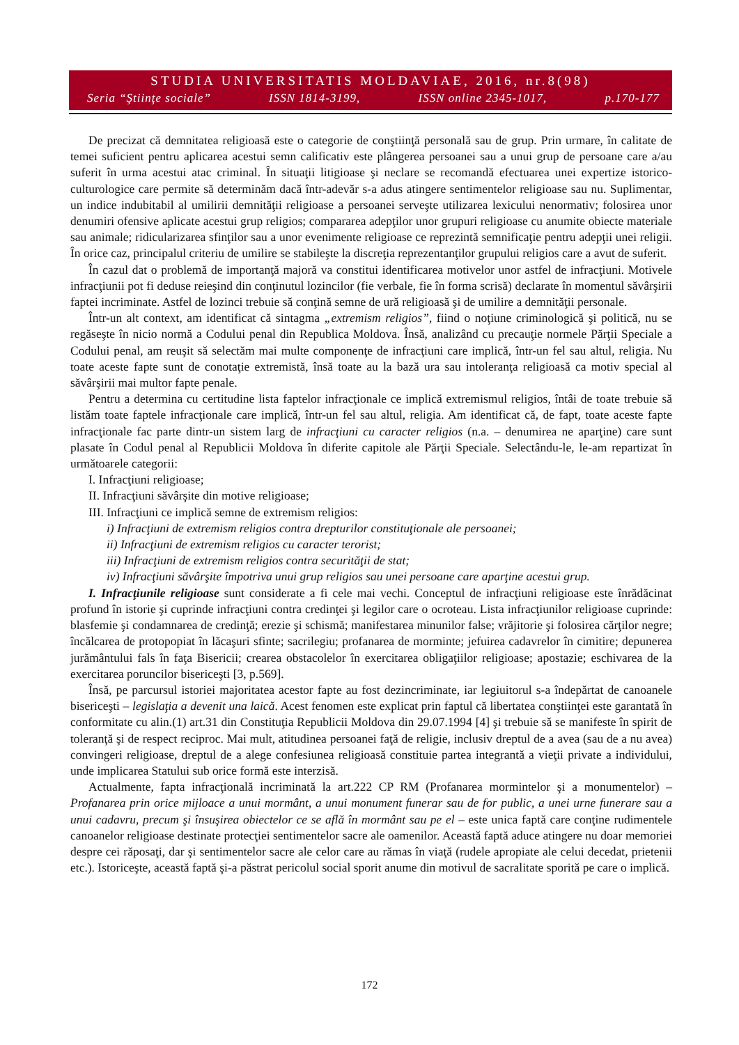STUDIA UNIVERSITATIS MOLDAVIAE, 2016, nr.8(98)
Seria “Ştiinţe sociale” ISSN 1814-3199, ISSN online 2345-1017, p.170-177
De precizat că demnitatea religioasă este o categorie de conştiinţă personală sau de grup. Prin urmare, în calitate de temei suficient pentru aplicarea acestui semn calificativ este plângerea persoanei sau a unui grup de persoane care a/au suferit în urma acestui atac criminal. În situaţii litigioase şi neclare se recomandă efectuarea unei expertize istorico-culturologice care permite să determinăm dacă într-adevăr s-a adus atingere sentimentelor religioase sau nu. Suplimentar, un indice indubitabil al umilirii demnităţii religioase a persoanei serveşte utilizarea lexicului nenormativ; folosirea unor denumiri ofensive aplicate acestui grup religios; compararea adepţilor unor grupuri religioase cu anumite obiecte materiale sau animale; ridicularizarea sfinţilor sau a unor evenimente religioase ce reprezintă semnificaţie pentru adepţii unei religii. În orice caz, principalul criteriu de umilire se stabileşte la discreţia reprezentanţilor grupului religios care a avut de suferit.
În cazul dat o problemă de importanţă majoră va constitui identificarea motivelor unor astfel de infracţiuni. Motivele infracţiunii pot fi deduse reieşind din conţinutul lozincilor (fie verbale, fie în forma scrisă) declarate în momentul săvârşirii faptei incriminate. Astfel de lozinci trebuie să conţină semne de ură religioasă şi de umilire a demnităţii personale.
Într-un alt context, am identificat că sintagma „extremism religios”, fiind o noţiune criminologică şi politică, nu se regăseşte în nicio normă a Codului penal din Republica Moldova. Însă, analizând cu precauţie normele Părţii Speciale a Codului penal, am reuşit să selectăm mai multe componenţe de infracţiuni care implică, într-un fel sau altul, religia. Nu toate aceste fapte sunt de conotaţie extremistă, însă toate au la bază ura sau intoleranţa religioasă ca motiv special al săvârşirii mai multor fapte penale.
Pentru a determina cu certitudine lista faptelor infracţionale ce implică extremismul religios, întâi de toate trebuie să listăm toate faptele infracţionale care implică, într-un fel sau altul, religia. Am identificat că, de fapt, toate aceste fapte infracţionale fac parte dintr-un sistem larg de infracţiuni cu caracter religios (n.a. – denumirea ne aparţine) care sunt plasate în Codul penal al Republicii Moldova în diferite capitole ale Părţii Speciale. Selectându-le, le-am repartizat în următoarele categorii:
I. Infracţiuni religioase;
II. Infracţiuni săvârşite din motive religioase;
III. Infracţiuni ce implică semne de extremism religios:
i) Infracţiuni de extremism religios contra drepturilor constituţionale ale persoanei;
ii) Infracţiuni de extremism religios cu caracter terorist;
iii) Infracţiuni de extremism religios contra securităţii de stat;
iv) Infracţiuni săvârşite împotriva unui grup religios sau unei persoane care aparţine acestui grup.
I. Infracţiunile religioase sunt considerate a fi cele mai vechi. Conceptul de infracţiuni religioase este înrădăcinat profund în istorie şi cuprinde infracţiuni contra credinţei şi legilor care o ocroteau. Lista infracţiunilor religioase cuprinde: blasfemie şi condamnarea de credinţă; erezie şi schismă; manifestarea minunilor false; vrăjitorie şi folosirea cărţilor negre; încălcarea de protopopiat în lăcaşuri sfinte; sacrilegiu; profanarea de morminte; jefuirea cadavrelor în cimitire; depunerea jurământului fals în faţa Bisericii; crearea obstacolelor în exercitarea obligaţiilor religioase; apostazie; eschivarea de la exercitarea poruncilor bisericeşti [3, p.569].
Însă, pe parcursul istoriei majoritatea acestor fapte au fost dezincriminate, iar legiuitorul s-a îndepărtat de canoanele bisericeşti – legislaţia a devenit una laică. Acest fenomen este explicat prin faptul că libertatea conştiinţei este garantată în conformitate cu alin.(1) art.31 din Constituţia Republicii Moldova din 29.07.1994 [4] şi trebuie să se manifeste în spirit de toleranţă şi de respect reciproc. Mai mult, atitudinea persoanei faţă de religie, inclusiv dreptul de a avea (sau de a nu avea) convingeri religioase, dreptul de a alege confesiunea religioasă constituie partea integrantă a vieţii private a individului, unde implicarea Statului sub orice formă este interzisă.
Actualmente, fapta infracţională incriminată la art.222 CP RM (Profanarea mormintelor şi a monumentelor) – Profanarea prin orice mijloace a unui mormânt, a unui monument funerar sau de for public, a unei urne funerare sau a unui cadavru, precum şi însuşirea obiectelor ce se află în mormânt sau pe el – este unica faptă care conţine rudimentele canoanelor religioase destinate protecţiei sentimentelor sacre ale oamenilor. Această faptă aduce atingere nu doar memoriei despre cei răposaţi, dar şi sentimentelor sacre ale celor care au rămas în viaţă (rudele apropiate ale celui decedat, prietenii etc.). Istoriceşte, această faptă şi-a păstrat pericolul social sporit anume din motivul de sacralitate sporită pe care o implică.
172